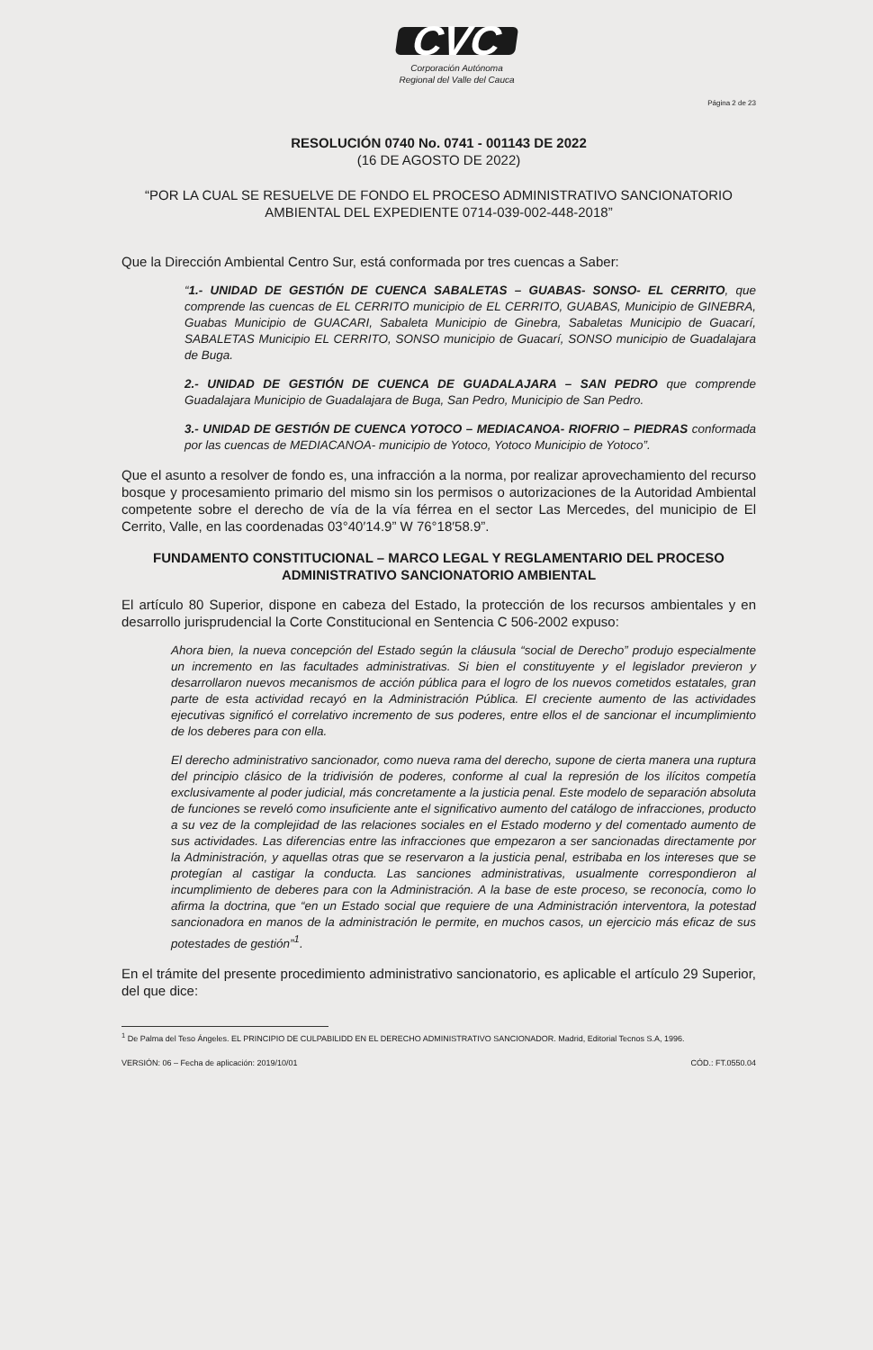CVC
Corporación Autónoma
Regional del Valle del Cauca
Página 2 de 23
RESOLUCIÓN 0740 No. 0741 - 001143 DE 2022
(16 DE AGOSTO DE 2022)
“POR LA CUAL SE RESUELVE DE FONDO EL PROCESO ADMINISTRATIVO SANCIONATORIO AMBIENTAL DEL EXPEDIENTE 0714-039-002-448-2018”
Que la Dirección Ambiental Centro Sur, está conformada por tres cuencas a Saber:
“1.- UNIDAD DE GESTIÓN DE CUENCA SABALETAS – GUABAS- SONSO- EL CERRITO, que comprende las cuencas de EL CERRITO municipio de EL CERRITO, GUABAS, Municipio de GINEBRA, Guabas Municipio de GUACARI, Sabaleta Municipio de Ginebra, Sabaletas Municipio de Guacarí, SABALETAS Municipio EL CERRITO, SONSO municipio de Guacarí, SONSO municipio de Guadalajara de Buga.
2.- UNIDAD DE GESTIÓN DE CUENCA DE GUADALAJARA – SAN PEDRO que comprende Guadalajara Municipio de Guadalajara de Buga, San Pedro, Municipio de San Pedro.
3.- UNIDAD DE GESTIÓN DE CUENCA YOTOCO – MEDIACANOA- RIOFRIO – PIEDRAS conformada por las cuencas de MEDIACANOA- municipio de Yotoco, Yotoco Municipio de Yotoco”.
Que el asunto a resolver de fondo es, una infracción a la norma, por realizar aprovechamiento del recurso bosque y procesamiento primario del mismo sin los permisos o autorizaciones de la Autoridad Ambiental competente sobre el derecho de vía de la vía férrea en el sector Las Mercedes, del municipio de El Cerrito, Valle, en las coordenadas 03°40′14.9” W 76°18′58.9”.
FUNDAMENTO CONSTITUCIONAL – MARCO LEGAL Y REGLAMENTARIO DEL PROCESO ADMINISTRATIVO SANCIONATORIO AMBIENTAL
El artículo 80 Superior, dispone en cabeza del Estado, la protección de los recursos ambientales y en desarrollo jurisprudencial la Corte Constitucional en Sentencia C 506-2002 expuso:
Ahora bien, la nueva concepción del Estado según la cláusula “social de Derecho” produjo especialmente un incremento en las facultades administrativas. Si bien el constituyente y el legislador previeron y desarrollaron nuevos mecanismos de acción pública para el logro de los nuevos cometidos estatales, gran parte de esta actividad recayó en la Administración Pública. El creciente aumento de las actividades ejecutivas significó el correlativo incremento de sus poderes, entre ellos el de sancionar el incumplimiento de los deberes para con ella.
El derecho administrativo sancionador, como nueva rama del derecho, supone de cierta manera una ruptura del principio clásico de la tridivisión de poderes, conforme al cual la represión de los ilícitos competía exclusivamente al poder judicial, más concretamente a la justicia penal. Este modelo de separación absoluta de funciones se reveló como insuficiente ante el significativo aumento del catálogo de infracciones, producto a su vez de la complejidad de las relaciones sociales en el Estado moderno y del comentado aumento de sus actividades. Las diferencias entre las infracciones que empezaron a ser sancionadas directamente por la Administración, y aquellas otras que se reservaron a la justicia penal, estribaba en los intereses que se protegían al castigar la conducta. Las sanciones administrativas, usualmente correspondieron al incumplimiento de deberes para con la Administración. A la base de este proceso, se reconocía, como lo afirma la doctrina, que “en un Estado social que requiere de una Administración interventora, la potestad sancionadora en manos de la administración le permite, en muchos casos, un ejercicio más eficaz de sus potestades de gestión”<sup>1</sup>.
En el trámite del presente procedimiento administrativo sancionatorio, es aplicable el artículo 29 Superior, del que dice:
<sup>1</sup> De Palma del Teso Ángeles. EL PRINCIPIO DE CULPABILIDD EN EL DERECHO ADMINISTRATIVO SANCIONADOR. Madrid, Editorial Tecnos S.A, 1996.
VERSIÓN: 06 – Fecha de aplicación: 2019/10/01 CÓD.: FT.0550.04